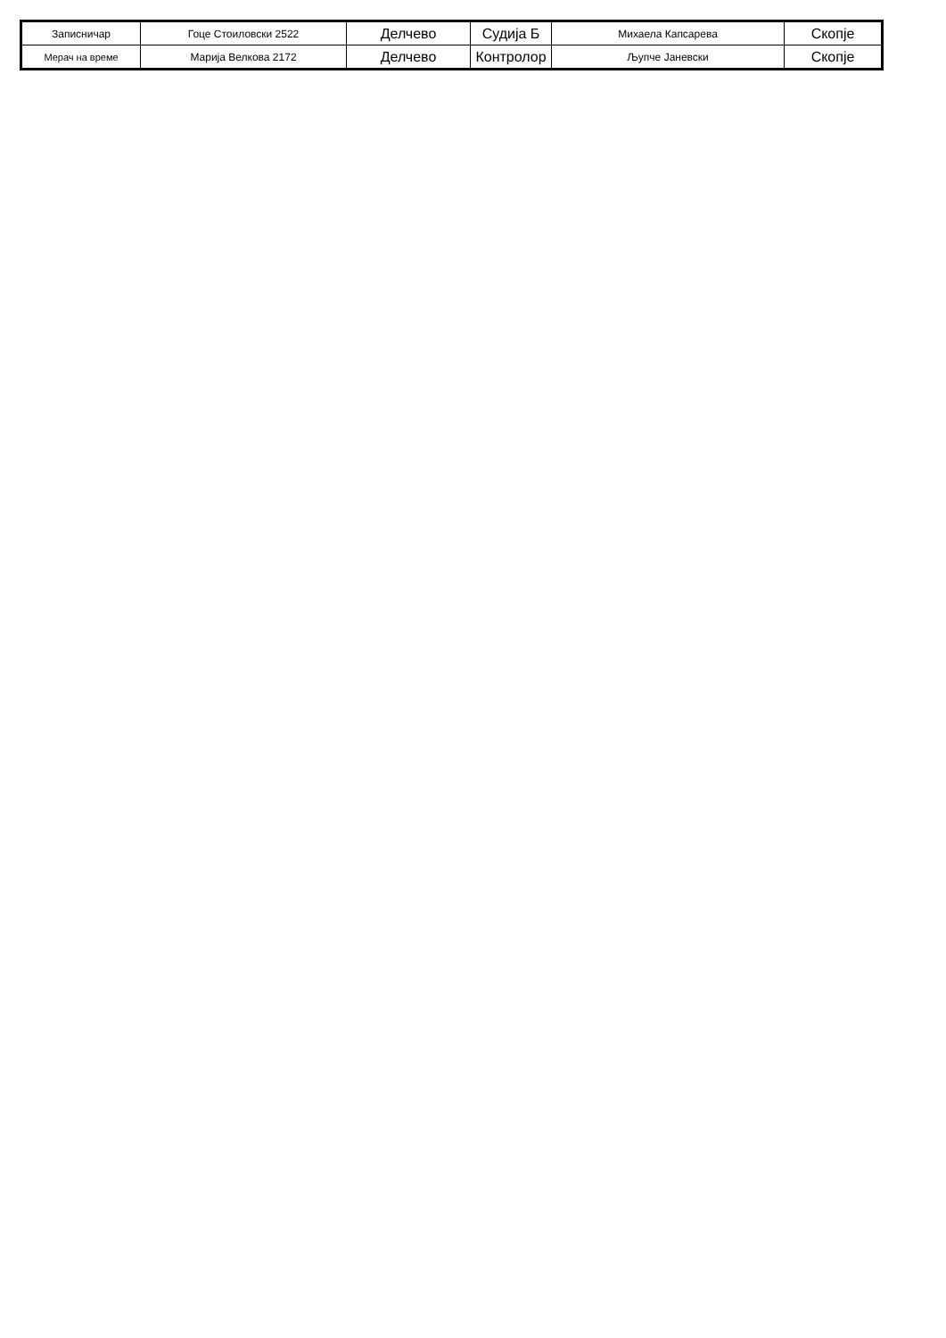| Записничар | Гоце Стоиловски 2522 | Делчево | Судија Б | Михаела Капсарева | Скопје |
| Мерач на време | Марија Велкова 2172 | Делчево | Контролор | Љупче Јаневски | Скопје |